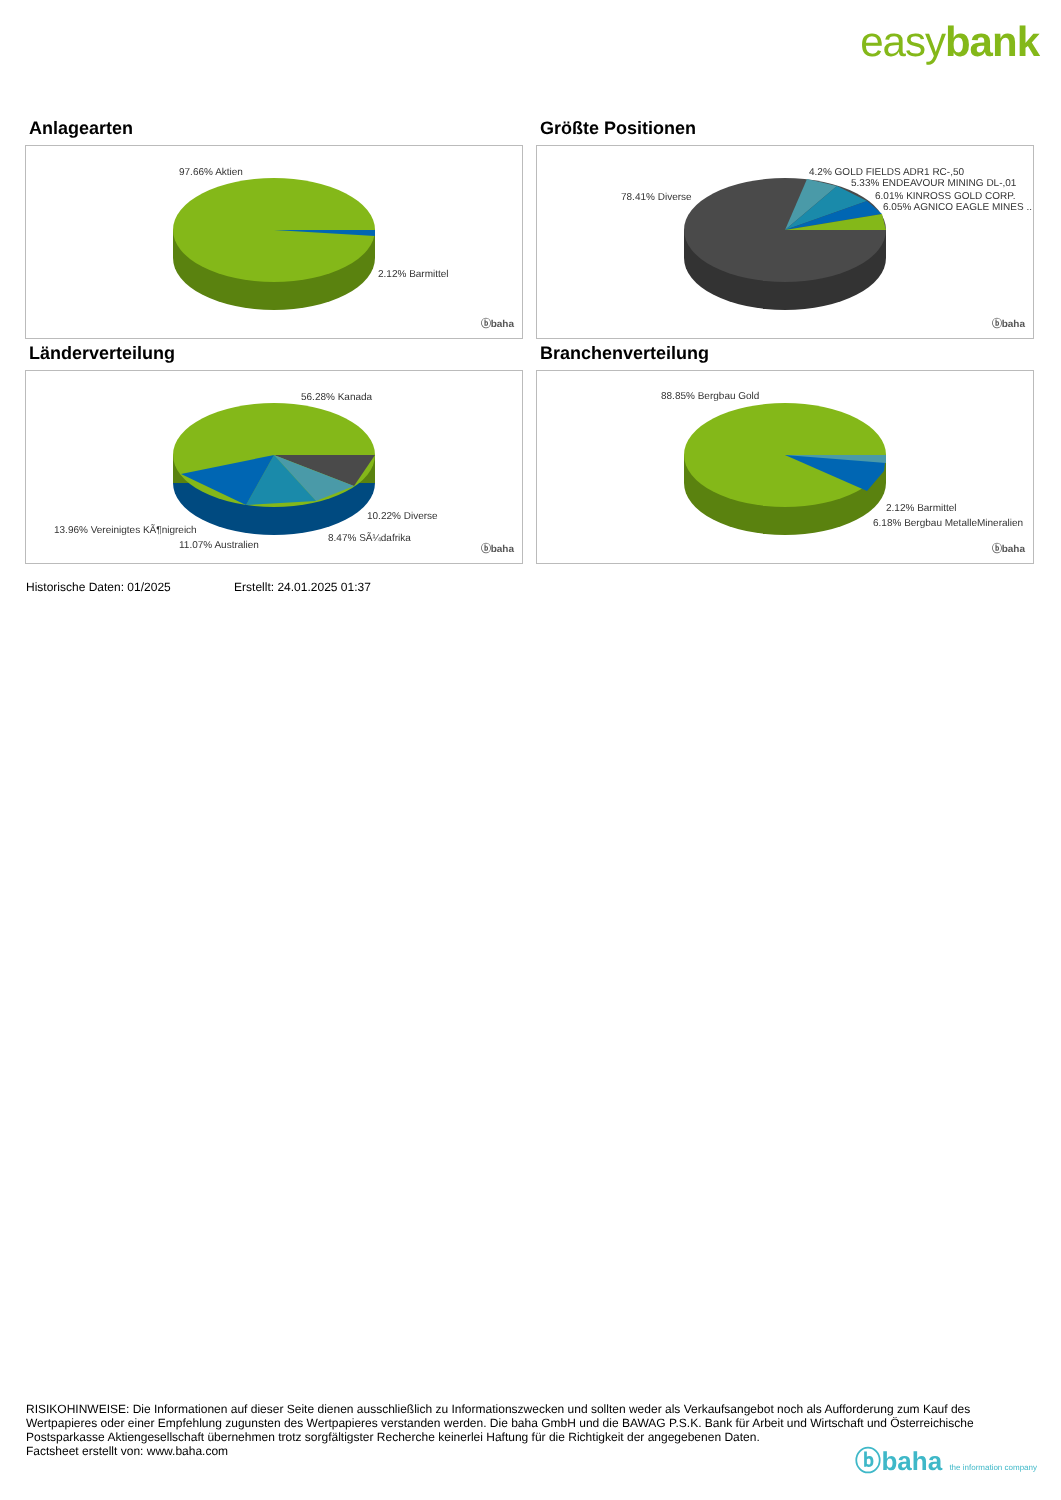easybank
Anlagearten
97.66% Aktien
2.12% Barmittel
ⓑbaha
Größte Positionen
78.41% Diverse
4.2% GOLD FIELDS ADR1 RC-,50
5.33% ENDEAVOUR MINING DL-,01
6.01% KINROSS GOLD CORP.
6.05% AGNICO EAGLE MINES ..
ⓑbaha
Länderverteilung
56.28% Kanada
10.22% Diverse
8.47% SÃ¼dafrika
13.96% Vereinigtes KÃ¶nigreich
11.07% Australien ⓑbaha
Branchenverteilung
88.85% Bergbau Gold
2.12% Barmittel
6.18% Bergbau MetalleMineralien
ⓑbaha
Historische Daten: 01/2025 Erstellt: 24.01.2025 01:37
RISIKOHINWEISE: Die Informationen auf dieser Seite dienen ausschließlich zu Informationszwecken und sollten weder als Verkaufsangebot noch als Aufforderung zum Kauf des Wertpapieres oder einer Empfehlung zugunsten des Wertpapieres verstanden werden. Die baha GmbH und die BAWAG P.S.K. Bank für Arbeit und Wirtschaft und Österreichische Postsparkasse Aktiengesellschaft übernehmen trotz sorgfältigster Recherche keinerlei Haftung für die Richtigkeit der angegebenen Daten.
Factsheet erstellt von: www.baha.com
ⓑbaha the information company